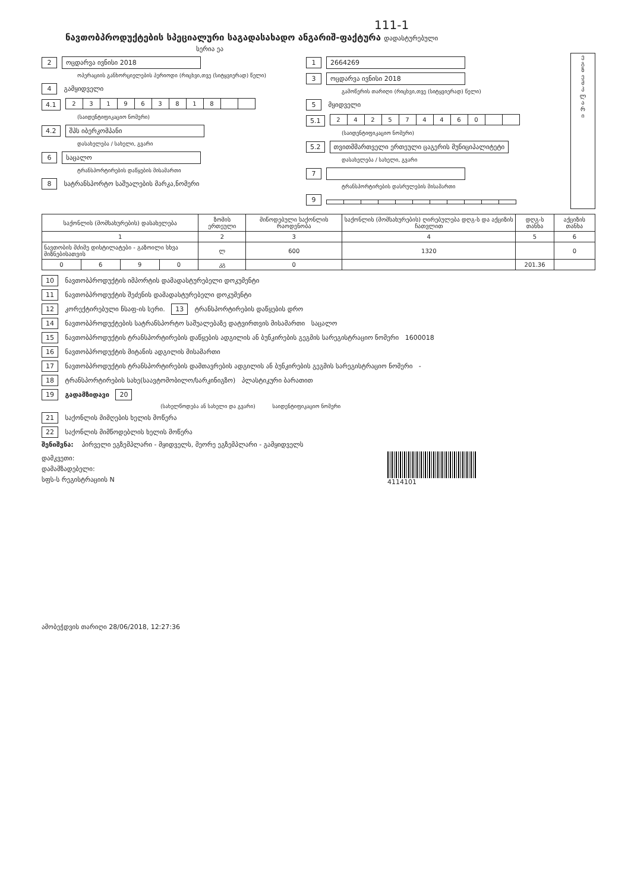111-1
ნავთობპროდუქტების სპეციალური საგადასახადო ანგარიშ-ფაქტურა დადასტურებული
სერია ეა
2 ოცდარვა ივნისი 2018
ოპერაციის განხორციელების პერიოდი (რიცხვი,თვე (სიტყვიერად) წელი)
4 გამყიდველი
4.1
| 2 | 3 | 1 | 9 | 6 | 3 | 8 | 1 | 8 | | |
(საიდენტიფიკაციო ნომერი)
4.2 შპს იბერკომპანი
დასახელება / სახელი, გვარი
6 საცალო
ტრანსპორტირების დაწყების მისამართი
8 სატრანსპორტო საშუალების მარკა,ნომერი
1 2664269
3 ოცდარვა ივნისი 2018
გამოწერის თარიღი (რიცხვი,თვე (სიტყვიერად) წელი)
5 მყიდველი
5.1
| 2 | 4 | 2 | 5 | 7 | 4 | 4 | 6 | 0 | | |
(საიდენტიფიკაციო ნომერი)
5.2 თვითმმართველი ერთეული ცაგერის მუნიციპალიტეტი
დასახელება / სახელი, გვარი
7
ტრანსპორტირების დასრულების მისამართი
9
ე
გ
ზ
ე
მ
პ
ლ
ა
რ
ი
| საქონლის (მომსახურების) დასახელება | | | | ზომის ერთეული | მიწოდებული საქონლის რაოდენობა | საქონლის (მომსახურების) ღირებულება დღგ-ს და აქციზის ჩათვლით | დღგ-ს თანხა | აქციზის თანხა |
| --- | --- | --- | --- | --- | --- | --- | --- | --- |
| 1 | | | | 2 | 3 | 4 | 5 | 6 |
| ნავთობის მძიმე დისტილატები - გაზოილი სხვა მიზნებისათვის | | | | ლ | 600 | 1320 | | 0 |
| 0 | 6 | 9 | 0 | კგ | 0 | | 201.36 | |
10 ნავთობპროდუქტის იმპორტის დამადასტურებელი დოკუმენტი
11 ნავთობპროდუქტის შეძენის დამადასტურებელი დოკუმენტი
12 კორექტირებული ნსაფ-ის სერი. 13 ტრანსპორტირების დაწყების დრო
14 ნავთობპროდუქტების სატრანსპორტო საშუალებაზე დატვირთვის მისამართი საცალო
15 ნავთობპროდუქტის ტრანსპორტირების დაწყების ადგილის ან ბუნკირების გეგმის სარეგისტრაციო ნომერი 1600018
16 ნავთობპროდუქტის მიტანის ადგილის მისამართი
17 ნავთობპროდუქტის ტრანსპორტირების დამთავრების ადგილის ან ბუნკირების გეგმის სარეგისტრაციო ნომერი -
18 ტრანსპორტირების სახე(საავტომობილო/სარკინიგზო) პლასტიკური ბარათით
19 გადამზიდავი 20
(სახელწოდება ან სახელი და გვარი) საიდენტიფიკაციო ნომერი
21 საქონლის მიმღების ხელის მოწერა
22 საქონლის მიმწოდებლის ხელის მოწერა
შენიშვნა: პირველი ეგზემპლარი - მყიდველს, მეორე ეგზემპლარი - გამყიდველს
დამკვეთი:
დამამზადებელი:
სფს-ს რეგისტრაციის N
4114101
ამობეჭდვის თარიღი 28/06/2018, 12:27:36